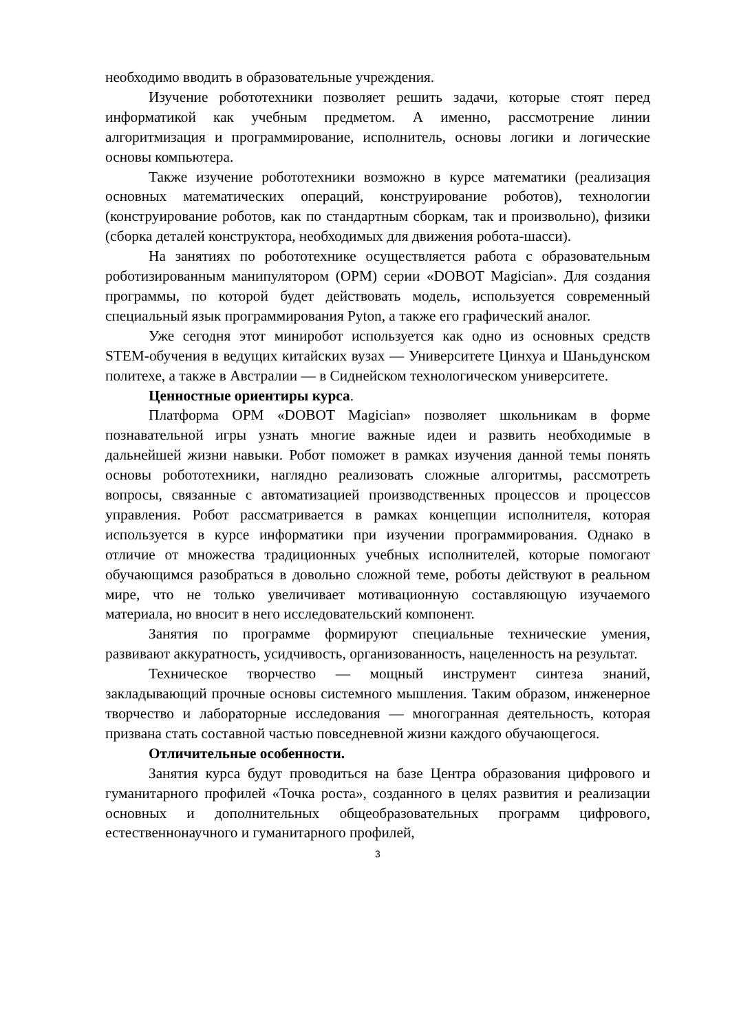необходимо вводить в образовательные учреждения.
Изучение робототехники позволяет решить задачи, которые стоят перед информатикой как учебным предметом. А именно, рассмотрение линии алгоритмизация и программирование, исполнитель, основы логики и логические основы компьютера.
Также изучение робототехники возможно в курсе математики (реализация основных математических операций, конструирование роботов), технологии (конструирование роботов, как по стандартным сборкам, так и произвольно), физики (сборка деталей конструктора, необходимых для движения робота-шасси).
На занятиях по робототехнике осуществляется работа с образовательным роботизированным манипулятором (ОРМ) серии «DOBOT Magician». Для создания программы, по которой будет действовать модель, используется современный специальный язык программирования Pyton, а также его графический аналог.
Уже сегодня этот миниробот используется как одно из основных средств STEM-обучения в ведущих китайских вузах — Университете Цинхуа и Шаньдунском политехе, а также в Австралии — в Сиднейском технологическом университете.
Ценностные ориентиры курса.
Платформа ОРМ «DOBOT Magician» позволяет школьникам в форме познавательной игры узнать многие важные идеи и развить необходимые в дальнейшей жизни навыки. Робот поможет в рамках изучения данной темы понять основы робототехники, наглядно реализовать сложные алгоритмы, рассмотреть вопросы, связанные с автоматизацией производственных процессов и процессов управления. Робот рассматривается в рамках концепции исполнителя, которая используется в курсе информатики при изучении программирования. Однако в отличие от множества традиционных учебных исполнителей, которые помогают обучающимся разобраться в довольно сложной теме, роботы действуют в реальном мире, что не только увеличивает мотивационную составляющую изучаемого материала, но вносит в него исследовательский компонент.
Занятия по программе формируют специальные технические умения, развивают аккуратность, усидчивость, организованность, нацеленность на результат.
Техническое творчество — мощный инструмент синтеза знаний, закладывающий прочные основы системного мышления. Таким образом, инженерное творчество и лабораторные исследования — многогранная деятельность, которая призвана стать составной частью повседневной жизни каждого обучающегося.
Отличительные особенности.
Занятия курса будут проводиться на базе Центра образования цифрового и гуманитарного профилей «Точка роста», созданного в целях развития и реализации основных и дополнительных общеобразовательных программ цифрового, естественнонаучного и гуманитарного профилей,
3